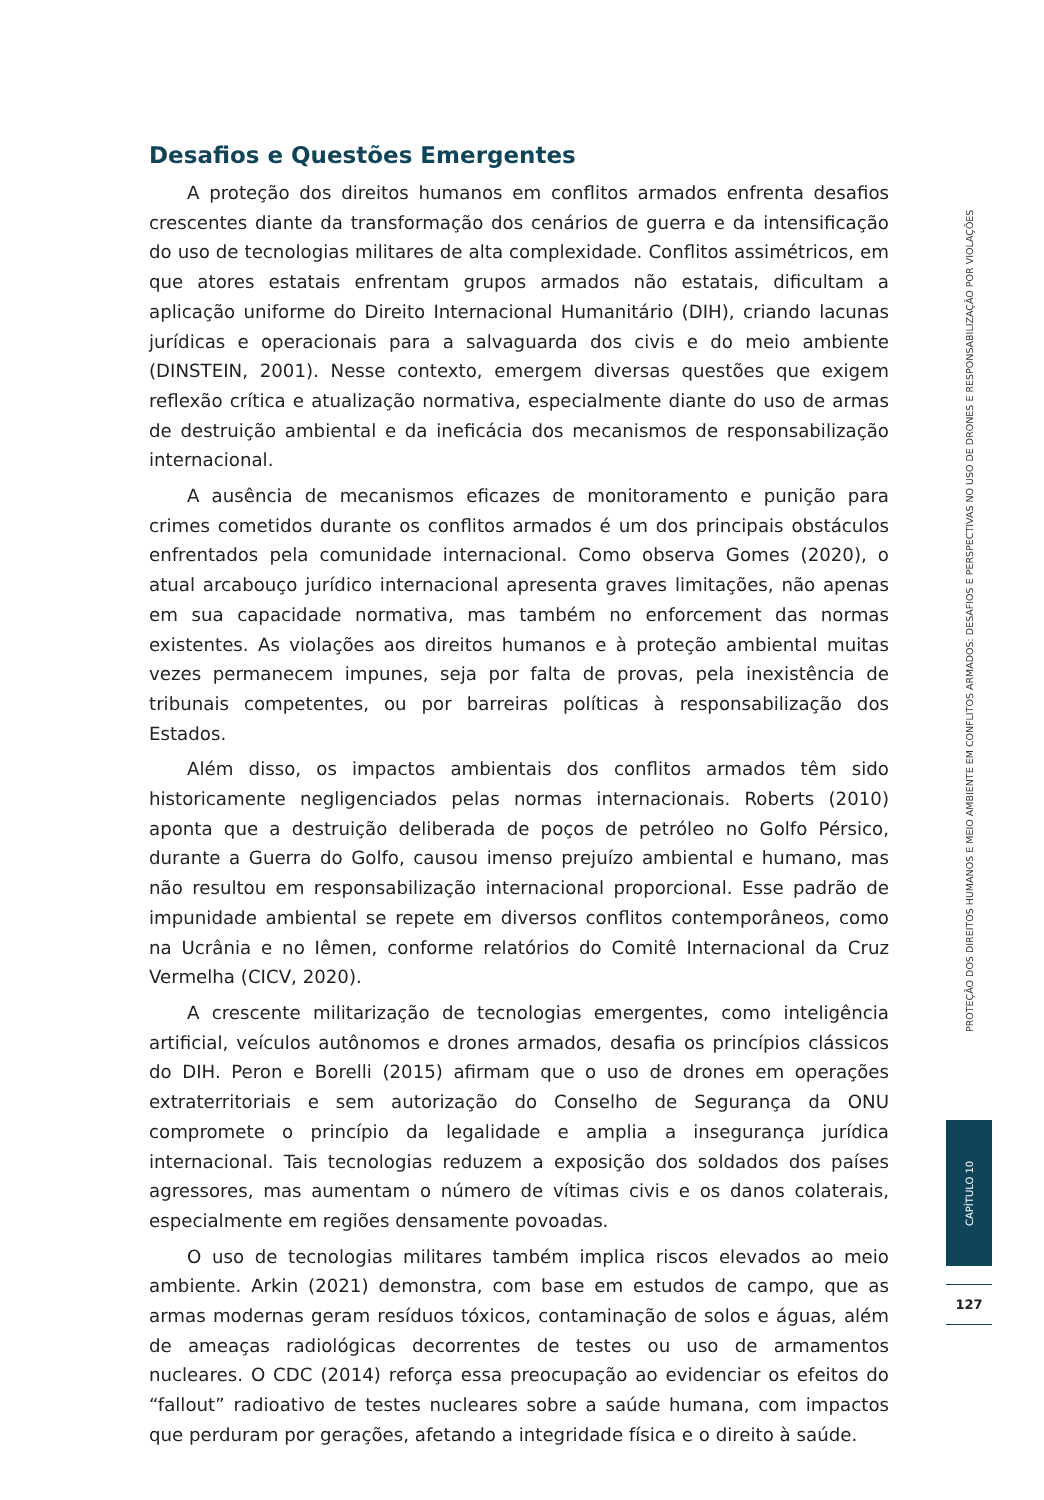Desafios e Questões Emergentes
A proteção dos direitos humanos em conflitos armados enfrenta desafios crescentes diante da transformação dos cenários de guerra e da intensificação do uso de tecnologias militares de alta complexidade. Conflitos assimétricos, em que atores estatais enfrentam grupos armados não estatais, dificultam a aplicação uniforme do Direito Internacional Humanitário (DIH), criando lacunas jurídicas e operacionais para a salvaguarda dos civis e do meio ambiente (DINSTEIN, 2001). Nesse contexto, emergem diversas questões que exigem reflexão crítica e atualização normativa, especialmente diante do uso de armas de destruição ambiental e da ineficácia dos mecanismos de responsabilização internacional.
A ausência de mecanismos eficazes de monitoramento e punição para crimes cometidos durante os conflitos armados é um dos principais obstáculos enfrentados pela comunidade internacional. Como observa Gomes (2020), o atual arcabouço jurídico internacional apresenta graves limitações, não apenas em sua capacidade normativa, mas também no enforcement das normas existentes. As violações aos direitos humanos e à proteção ambiental muitas vezes permanecem impunes, seja por falta de provas, pela inexistência de tribunais competentes, ou por barreiras políticas à responsabilização dos Estados.
Além disso, os impactos ambientais dos conflitos armados têm sido historicamente negligenciados pelas normas internacionais. Roberts (2010) aponta que a destruição deliberada de poços de petróleo no Golfo Pérsico, durante a Guerra do Golfo, causou imenso prejuízo ambiental e humano, mas não resultou em responsabilização internacional proporcional. Esse padrão de impunidade ambiental se repete em diversos conflitos contemporâneos, como na Ucrânia e no Iêmen, conforme relatórios do Comitê Internacional da Cruz Vermelha (CICV, 2020).
A crescente militarização de tecnologias emergentes, como inteligência artificial, veículos autônomos e drones armados, desafia os princípios clássicos do DIH. Peron e Borelli (2015) afirmam que o uso de drones em operações extraterritoriais e sem autorização do Conselho de Segurança da ONU compromete o princípio da legalidade e amplia a insegurança jurídica internacional. Tais tecnologias reduzem a exposição dos soldados dos países agressores, mas aumentam o número de vítimas civis e os danos colaterais, especialmente em regiões densamente povoadas.
O uso de tecnologias militares também implica riscos elevados ao meio ambiente. Arkin (2021) demonstra, com base em estudos de campo, que as armas modernas geram resíduos tóxicos, contaminação de solos e águas, além de ameaças radiológicas decorrentes de testes ou uso de armamentos nucleares. O CDC (2014) reforça essa preocupação ao evidenciar os efeitos do “fallout” radioativo de testes nucleares sobre a saúde humana, com impactos que perduram por gerações, afetando a integridade física e o direito à saúde.
PROTEÇÃO DOS DIREITOS HUMANOS E MEIO AMBIENTE EM CONFLITOS ARMADOS: DESAFIOS E PERSPECTIVAS NO USO DE DRONES E RESPONSABILIZAÇÃO POR VIOLAÇÕES
CAPÍTULO 10
127